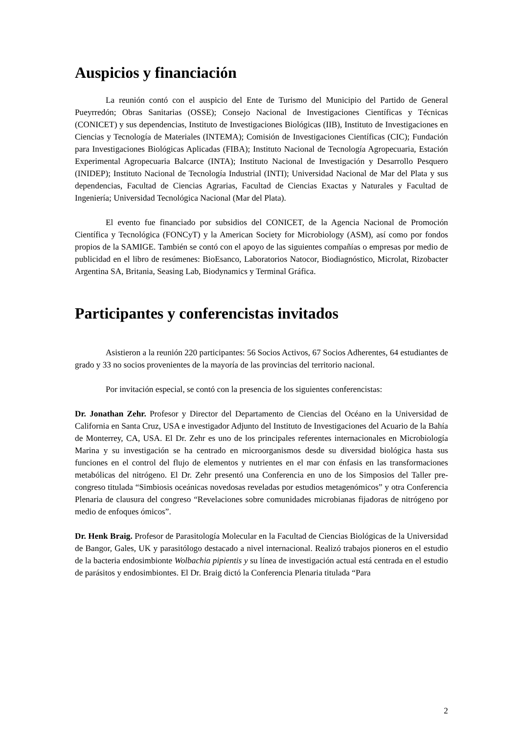Auspicios y financiación
La reunión contó con el auspicio del Ente de Turismo del Municipio del Partido de General Pueyrredón; Obras Sanitarias (OSSE); Consejo Nacional de Investigaciones Científicas y Técnicas (CONICET) y sus dependencias, Instituto de Investigaciones Biológicas (IIB), Instituto de Investigaciones en Ciencias y Tecnología de Materiales (INTEMA); Comisión de Investigaciones Científicas (CIC); Fundación para Investigaciones Biológicas Aplicadas (FIBA); Instituto Nacional de Tecnología Agropecuaria, Estación Experimental Agropecuaria Balcarce (INTA); Instituto Nacional de Investigación y Desarrollo Pesquero (INIDEP); Instituto Nacional de Tecnología Industrial (INTI); Universidad Nacional de Mar del Plata y sus dependencias, Facultad de Ciencias Agrarias, Facultad de Ciencias Exactas y Naturales y Facultad de Ingeniería; Universidad Tecnológica Nacional (Mar del Plata).
El evento fue financiado por subsidios del CONICET, de la Agencia Nacional de Promoción Científica y Tecnológica (FONCyT) y la American Society for Microbiology (ASM), así como por fondos propios de la SAMIGE. También se contó con el apoyo de las siguientes compañías o empresas por medio de publicidad en el libro de resúmenes: BioEsanco, Laboratorios Natocor, Biodiagnóstico, Microlat, Rizobacter Argentina SA, Britania, Seasing Lab, Biodynamics y Terminal Gráfica.
Participantes y conferencistas invitados
Asistieron a la reunión 220 participantes: 56 Socios Activos, 67 Socios Adherentes, 64 estudiantes de grado y 33 no socios provenientes de la mayoría de las provincias del territorio nacional.
Por invitación especial, se contó con la presencia de los siguientes conferencistas:
Dr. Jonathan Zehr. Profesor y Director del Departamento de Ciencias del Océano en la Universidad de California en Santa Cruz, USA e investigador Adjunto del Instituto de Investigaciones del Acuario de la Bahía de Monterrey, CA, USA. El Dr. Zehr es uno de los principales referentes internacionales en Microbiología Marina y su investigación se ha centrado en microorganismos desde su diversidad biológica hasta sus funciones en el control del flujo de elementos y nutrientes en el mar con énfasis en las transformaciones metabólicas del nitrógeno. El Dr. Zehr presentó una Conferencia en uno de los Simposios del Taller pre-congreso titulada “Simbiosis oceánicas novedosas reveladas por estudios metagenómicos” y otra Conferencia Plenaria de clausura del congreso “Revelaciones sobre comunidades microbianas fijadoras de nitrógeno por medio de enfoques ómicos”.
Dr. Henk Braig. Profesor de Parasitología Molecular en la Facultad de Ciencias Biológicas de la Universidad de Bangor, Gales, UK y parasitólogo destacado a nivel internacional. Realizó trabajos pioneros en el estudio de la bacteria endosimbionte Wolbachia pipientis y su línea de investigación actual está centrada en el estudio de parásitos y endosimbiontes. El Dr. Braig dictó la Conferencia Plenaria titulada “Para
2